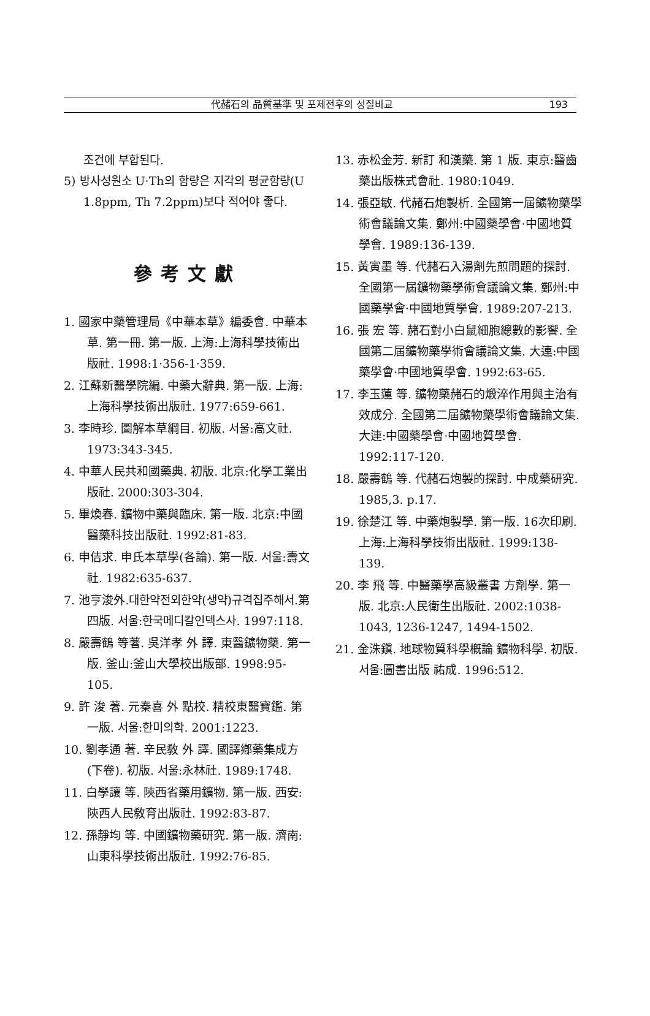代赭石의 品質基準 및 포제전후의 성질비교 193
조건에 부합된다.
5) 방사성원소 U·Th의 함량은 지각의 평균함량(U 1.8ppm, Th 7.2ppm)보다 적어야 좋다.
參考文獻
1. 國家中藥管理局《中華本草》編委會. 中華本草. 第一冊. 第一版. 上海:上海科學技術出版社. 1998:1·356-1·359.
2. 江蘇新醫學院編. 中藥大辭典. 第一版. 上海:上海科學技術出版社. 1977:659-661.
3. 李時珍. 圖解本草綱目. 初版. 서울:高文社. 1973:343-345.
4. 中華人民共和國藥典. 初版. 北京:化學工業出版社. 2000:303-304.
5. 畢煥春. 鑛物中藥與臨床. 第一版. 北京:中國醫藥科技出版社. 1992:81-83.
6. 申佶求. 申氏本草學(各論). 第一版. 서울:壽文社. 1982:635-637.
7. 池亨浚外.대한약전외한약(생약)규격집주해서.第四版. 서울:한국메디칼인덱스사. 1997:118.
8. 嚴壽鶴 等著. 吳洋孝 外 譯. 東醫鑛物藥. 第一版. 釜山:釜山大學校出版部. 1998:95-105.
9. 許 浚 著. 元秦喜 外 點校. 精校東醫寶鑑. 第一版. 서울:한미의학. 2001:1223.
10. 劉孝通 著. 辛民敎 外 譯. 國譯鄕藥集成方(下卷). 初版. 서울:永林社. 1989:1748.
11. 白學讓 等. 陝西省藥用鑛物. 第一版. 西安:陝西人民敎育出版社. 1992:83-87.
12. 孫靜均 等. 中國鑛物藥研究. 第一版. 濟南:山東科學技術出版社. 1992:76-85.
13. 赤松金芳. 新訂 和漢藥. 第 1 版. 東京:醫齒藥出版株式會社. 1980:1049.
14. 張亞敏. 代赭石炮製析. 全國第一屆鑛物藥學術會議論文集. 鄭州:中國藥學會·中國地質學會. 1989:136-139.
15. 黃寅墨 等. 代赭石入湯劑先煎問題的探討. 全國第一屆鑛物藥學術會議論文集. 鄭州:中國藥學會·中國地質學會. 1989:207-213.
16. 張 宏 等. 赭石對小白鼠細胞總數的影響. 全國第二屆鑛物藥學術會議論文集. 大連:中國藥學會·中國地質學會. 1992:63-65.
17. 李玉蓮 等. 鑛物藥赭石的煅淬作用與主治有效成分. 全國第二屆鑛物藥學術會議論文集. 大連:中國藥學會·中國地質學會. 1992:117-120.
18. 嚴壽鶴 等. 代赭石炮製的探討. 中成藥研究. 1985,3. p.17.
19. 徐楚江 等. 中藥炮製學. 第一版. 16次印刷. 上海:上海科學技術出版社. 1999:138-139.
20. 李 飛 等. 中醫藥學高級叢書 方劑學. 第一版. 北京:人民衛生出版社. 2002:1038-1043, 1236-1247, 1494-1502.
21. 金洙鎭. 地球物質科學槪論 鑛物科學. 初版. 서울:圖書出版 祐成. 1996:512.